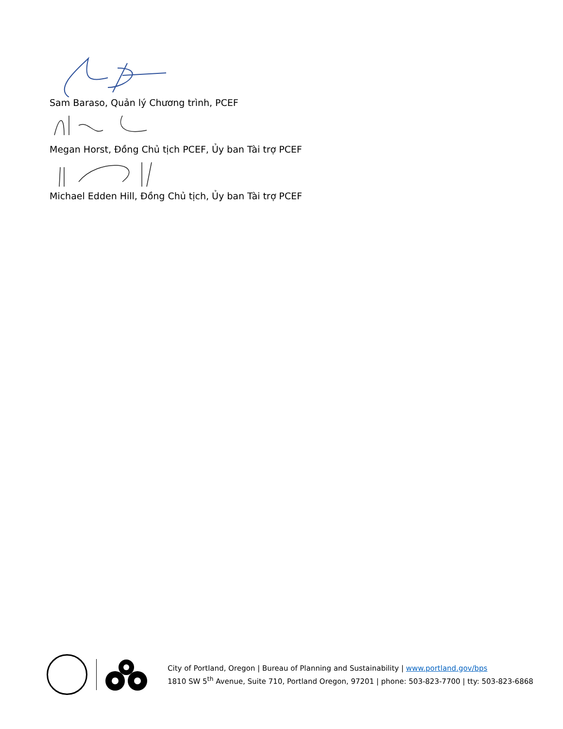Sam Baraso, Quản lý Chương trình, PCEF
Megan Horst, Đồng Chủ tịch PCEF, Ủy ban Tài trợ PCEF
Michael Edden Hill, Đồng Chủ tịch, Ủy ban Tài trợ PCEF
City of Portland, Oregon | Bureau of Planning and Sustainability | www.portland.gov/bps
1810 SW 5<sup>th</sup> Avenue, Suite 710, Portland Oregon, 97201 | phone: 503-823-7700 | tty: 503-823-6868